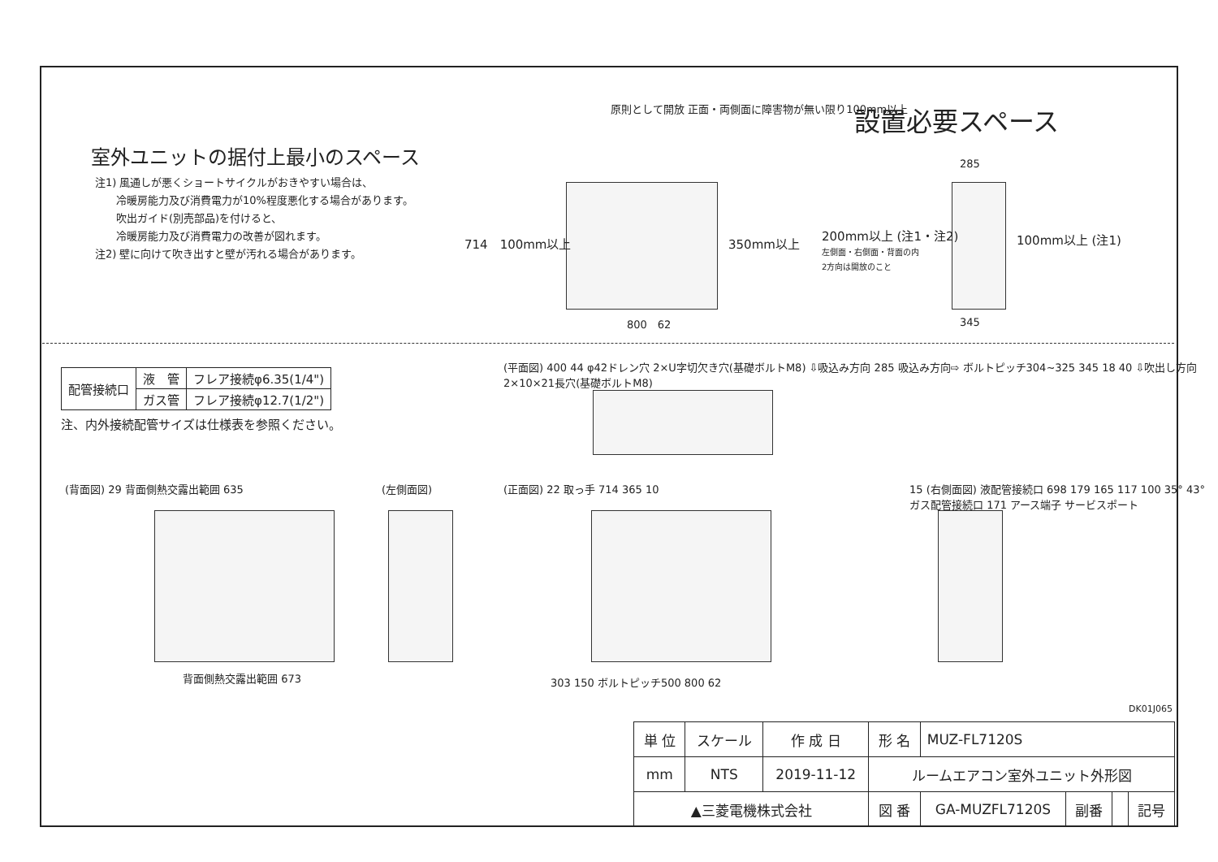設置必要スペース
室外ユニットの据付上最小のスペース
注1) 風通しが悪くショートサイクルがおきやすい場合は、
　　冷暖房能力及び消費電力が10%程度悪化する場合があります。
　　吹出ガイド(別売部品)を付けると、
　　冷暖房能力及び消費電力の改善が図れます。
注2) 壁に向けて吹き出すと壁が汚れる場合があります。
原則として開放 正面・両側面に障害物が無い限り100mm以上
714　100mm以上 350mm以上
200mm以上 (注1・注2)
左側面・右側面・背面の内
2方向は開放のこと
100mm以上 (注1)
285
800　62 345
| 配管接続口 | 液 管 | フレア接続φ6.35(1/4") |
| | ガス管 | フレア接続φ12.7(1/2") |
注、内外接続配管サイズは仕様表を参照ください。
(平面図) 400 44 φ42ドレン穴 2×U字切欠き穴(基礎ボルトM8) ⇩吸込み方向 285 吸込み方向⇨ ボルトピッチ304~325 345 18 40 ⇩吹出し方向 2×10×21長穴(基礎ボルトM8)
(背面図) 29 背面側熱交露出範囲 635
背面側熱交露出範囲 673
(左側面図) (正面図) 22 取っ手 714 365 10
303 150 ボルトピッチ500 800 62
15 (右側面図) 液配管接続口 698 179 165 117 100 35° 43° ガス配管接続口 171 アース端子 サービスポート
DK01J065
| 単 位 | スケール | 作 成 日 | 形 名 | MUZ-FL7120S | | | |
| mm | NTS | 2019-11-12 | ルームエアコン室外ユニット外形図 | | | | |
| ▲三菱電機株式会社 | | | 図 番 | GA-MUZFL7120S | 副番 | | 記号 |